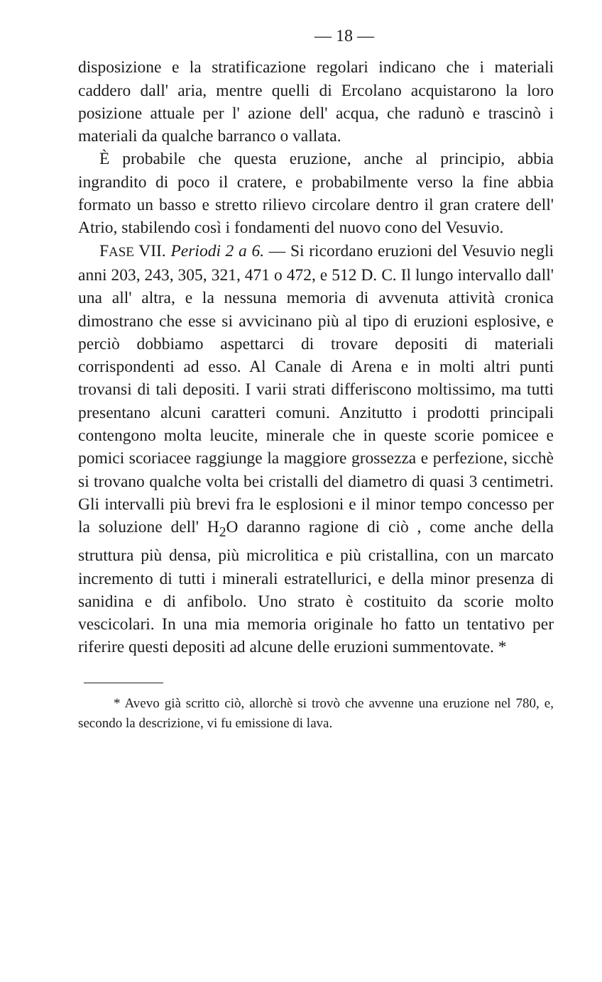— 18 —
disposizione e la stratificazione regolari indicano che i materiali caddero dall' aria, mentre quelli di Ercolano acquistarono la loro posizione attuale per l' azione dell' acqua, che radunò e trascinò i materiali da qualche barranco o vallata.
È probabile che questa eruzione, anche al principio, abbia ingrandito di poco il cratere, e probabilmente verso la fine abbia formato un basso e stretto rilievo circolare dentro il gran cratere dell' Atrio, stabilendo così i fondamenti del nuovo cono del Vesuvio.
FASE VII. Periodi 2 a 6. — Si ricordano eruzioni del Vesuvio negli anni 203, 243, 305, 321, 471 o 472, e 512 D. C. Il lungo intervallo dall' una all' altra, e la nessuna memoria di avvenuta attività cronica dimostrano che esse si avvicinano più al tipo di eruzioni esplosive, e perciò dobbiamo aspettarci di trovare depositi di materiali corrispondenti ad esso. Al Canale di Arena e in molti altri punti trovansi di tali depositi. I varii strati differiscono moltissimo, ma tutti presentano alcuni caratteri comuni. Anzitutto i prodotti principali contengono molta leucite, minerale che in queste scorie pomicee e pomici scoriacee raggiunge la maggiore grossezza e perfezione, sicchè si trovano qualche volta bei cristalli del diametro di quasi 3 centimetri. Gli intervalli più brevi fra le esplosioni e il minor tempo concesso per la soluzione dell' H<sub>2</sub>O daranno ragione di ciò , come anche della struttura più densa, più microlitica e più cristallina, con un marcato incremento di tutti i minerali estratellurici, e della minor presenza di sanidina e di anfibolo. Uno strato è costituito da scorie molto vescicolari. In una mia memoria originale ho fatto un tentativo per riferire questi depositi ad alcune delle eruzioni summentovate. *
* Avevo già scritto ciò, allorchè si trovò che avvenne una eruzione nel 780, e, secondo la descrizione, vi fu emissione di lava.